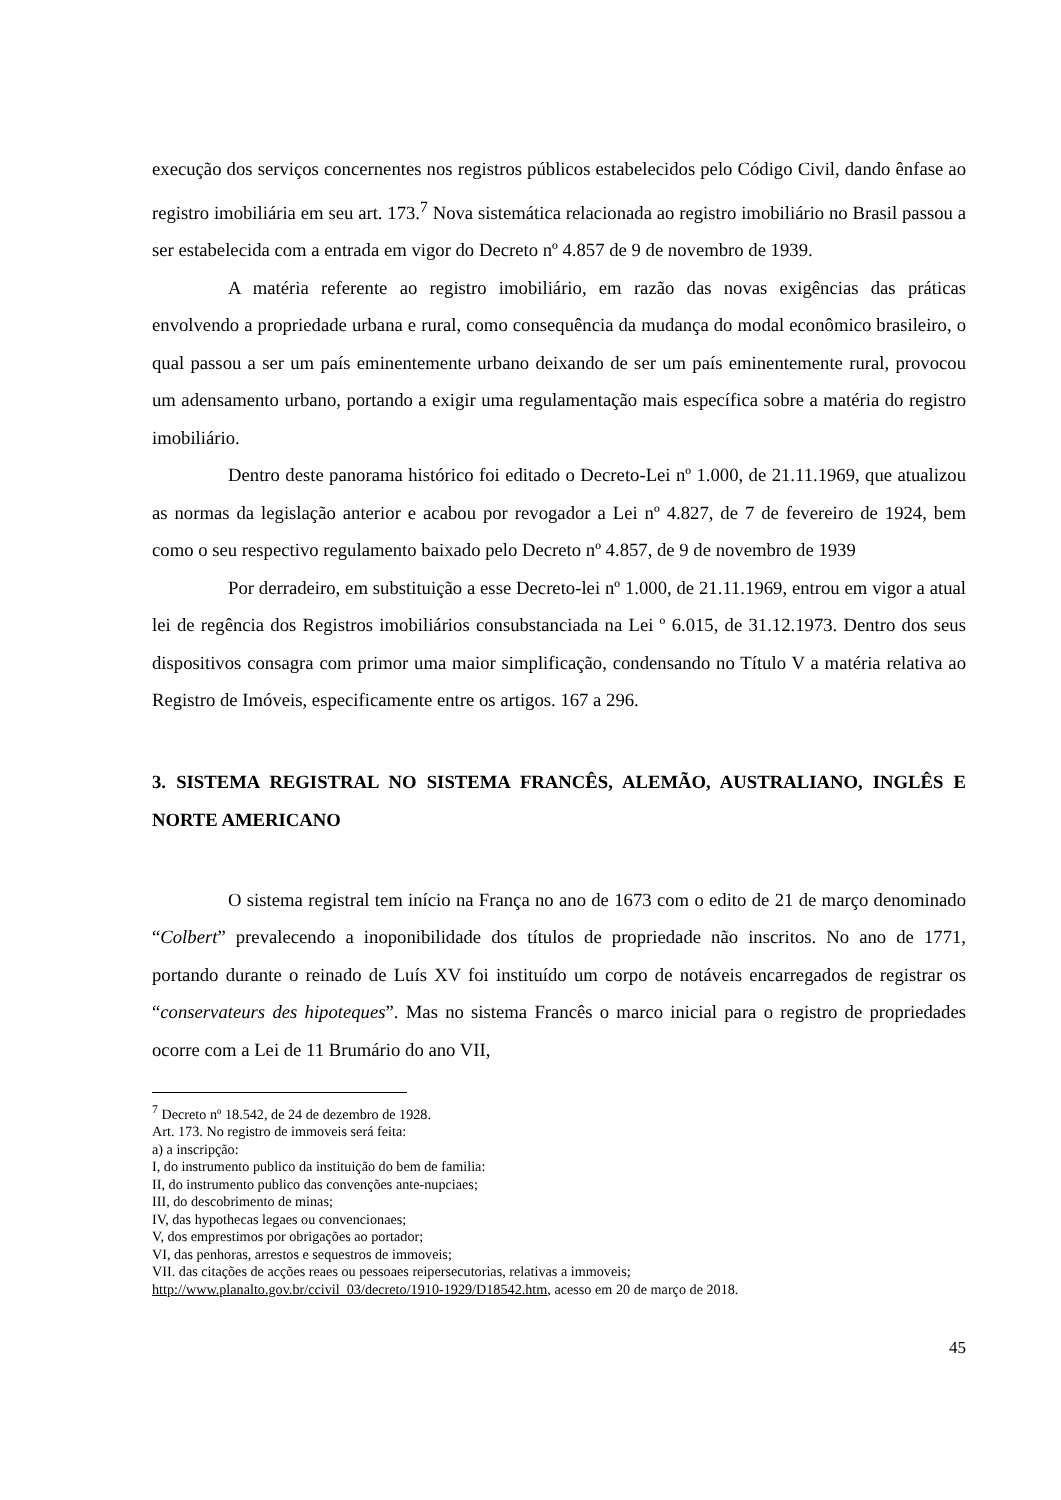execução dos serviços concernentes nos registros públicos estabelecidos pelo Código Civil, dando ênfase ao registro imobiliária em seu art. 173.<sup>7</sup> Nova sistemática relacionada ao registro imobiliário no Brasil passou a ser estabelecida com a entrada em vigor do Decreto nº 4.857 de 9 de novembro de 1939.
A matéria referente ao registro imobiliário, em razão das novas exigências das práticas envolvendo a propriedade urbana e rural, como consequência da mudança do modal econômico brasileiro, o qual passou a ser um país eminentemente urbano deixando de ser um país eminentemente rural, provocou um adensamento urbano, portando a exigir uma regulamentação mais específica sobre a matéria do registro imobiliário.
Dentro deste panorama histórico foi editado o Decreto-Lei nº 1.000, de 21.11.1969, que atualizou as normas da legislação anterior e acabou por revogador a Lei nº 4.827, de 7 de fevereiro de 1924, bem como o seu respectivo regulamento baixado pelo Decreto nº 4.857, de 9 de novembro de 1939
Por derradeiro, em substituição a esse Decreto-lei nº 1.000, de 21.11.1969, entrou em vigor a atual lei de regência dos Registros imobiliários consubstanciada na Lei º 6.015, de 31.12.1973. Dentro dos seus dispositivos consagra com primor uma maior simplificação, condensando no Título V a matéria relativa ao Registro de Imóveis, especificamente entre os artigos. 167 a 296.
3. SISTEMA REGISTRAL NO SISTEMA FRANCÊS, ALEMÃO, AUSTRALIANO, INGLÊS E NORTE AMERICANO
O sistema registral tem início na França no ano de 1673 com o edito de 21 de março denominado “Colbert” prevalecendo a inoponibilidade dos títulos de propriedade não inscritos. No ano de 1771, portando durante o reinado de Luís XV foi instituído um corpo de notáveis encarregados de registrar os “conservateurs des hipoteques”. Mas no sistema Francês o marco inicial para o registro de propriedades ocorre com a Lei de 11 Brumário do ano VII,
<sup>7</sup> Decreto nº 18.542, de 24 de dezembro de 1928.
Art. 173. No registro de immoveis será feita:
a) a inscripção:
I, do instrumento publico da instituição do bem de familia:
II, do instrumento publico das convenções ante-nupciaes;
III, do descobrimento de minas;
IV, das hypothecas legaes ou convencionaes;
V, dos emprestimos por obrigações ao portador;
VI, das penhoras, arrestos e sequestros de immoveis;
VII. das citações de acções reaes ou pessoaes reipersecutorias, relativas a immoveis;
http://www.planalto.gov.br/ccivil_03/decreto/1910-1929/D18542.htm, acesso em 20 de março de 2018.
45